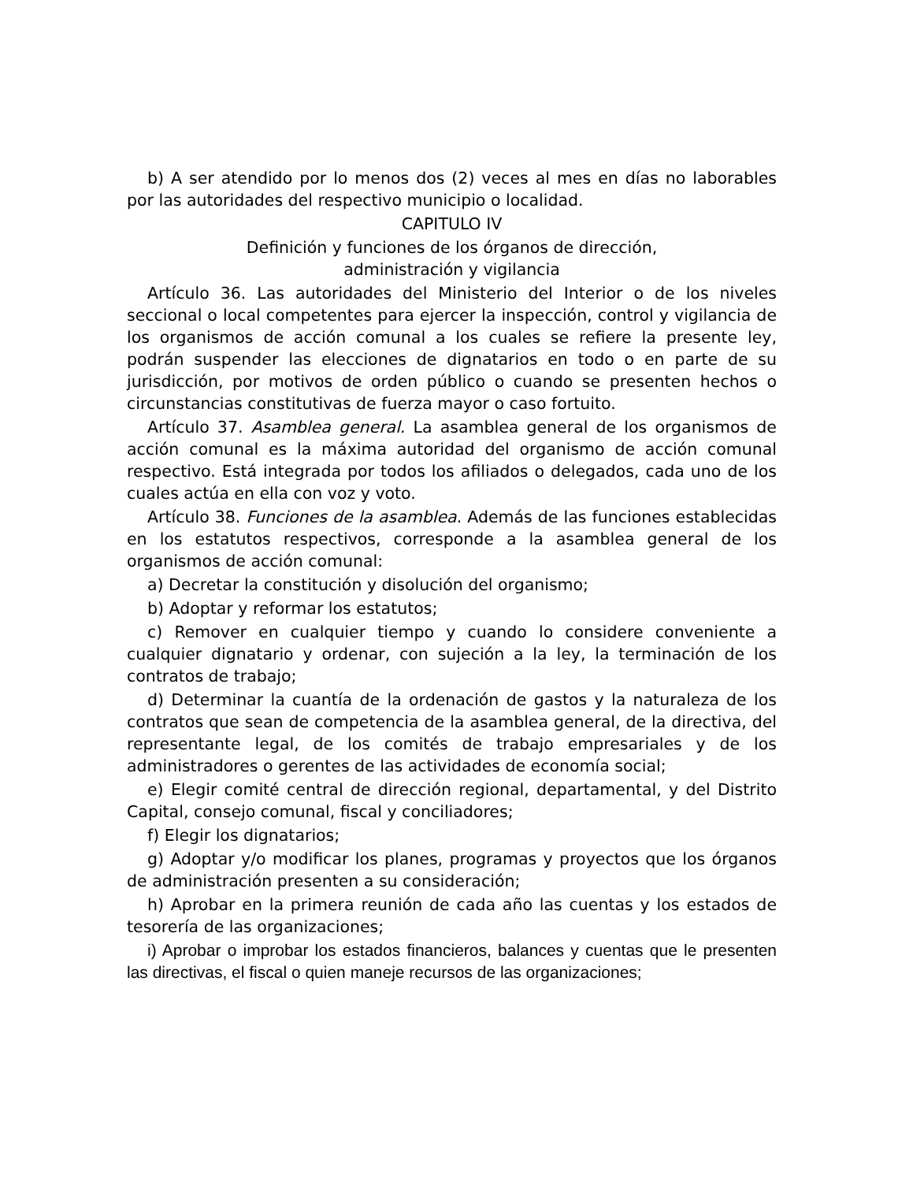b) A ser atendido por lo menos dos (2) veces al mes en días no laborables por las autoridades del respectivo municipio o localidad.
CAPITULO IV
Definición y funciones de los órganos de dirección,
administración y vigilancia
Artículo 36. Las autoridades del Ministerio del Interior o de los niveles seccional o local competentes para ejercer la inspección, control y vigilancia de los organismos de acción comunal a los cuales se refiere la presente ley, podrán suspender las elecciones de dignatarios en todo o en parte de su jurisdicción, por motivos de orden público o cuando se presenten hechos o circunstancias constitutivas de fuerza mayor o caso fortuito.
Artículo 37. Asamblea general. La asamblea general de los organismos de acción comunal es la máxima autoridad del organismo de acción comunal respectivo. Está integrada por todos los afiliados o delegados, cada uno de los cuales actúa en ella con voz y voto.
Artículo 38. Funciones de la asamblea. Además de las funciones establecidas en los estatutos respectivos, corresponde a la asamblea general de los organismos de acción comunal:
a) Decretar la constitución y disolución del organismo;
b) Adoptar y reformar los estatutos;
c) Remover en cualquier tiempo y cuando lo considere conveniente a cualquier dignatario y ordenar, con sujeción a la ley, la terminación de los contratos de trabajo;
d) Determinar la cuantía de la ordenación de gastos y la naturaleza de los contratos que sean de competencia de la asamblea general, de la directiva, del representante legal, de los comités de trabajo empresariales y de los administradores o gerentes de las actividades de economía social;
e) Elegir comité central de dirección regional, departamental, y del Distrito Capital, consejo comunal, fiscal y conciliadores;
f) Elegir los dignatarios;
g) Adoptar y/o modificar los planes, programas y proyectos que los órganos de administración presenten a su consideración;
h) Aprobar en la primera reunión de cada año las cuentas y los estados de tesorería de las organizaciones;
i) Aprobar o improbar los estados financieros, balances y cuentas que le presenten las directivas, el fiscal o quien maneje recursos de las organizaciones;